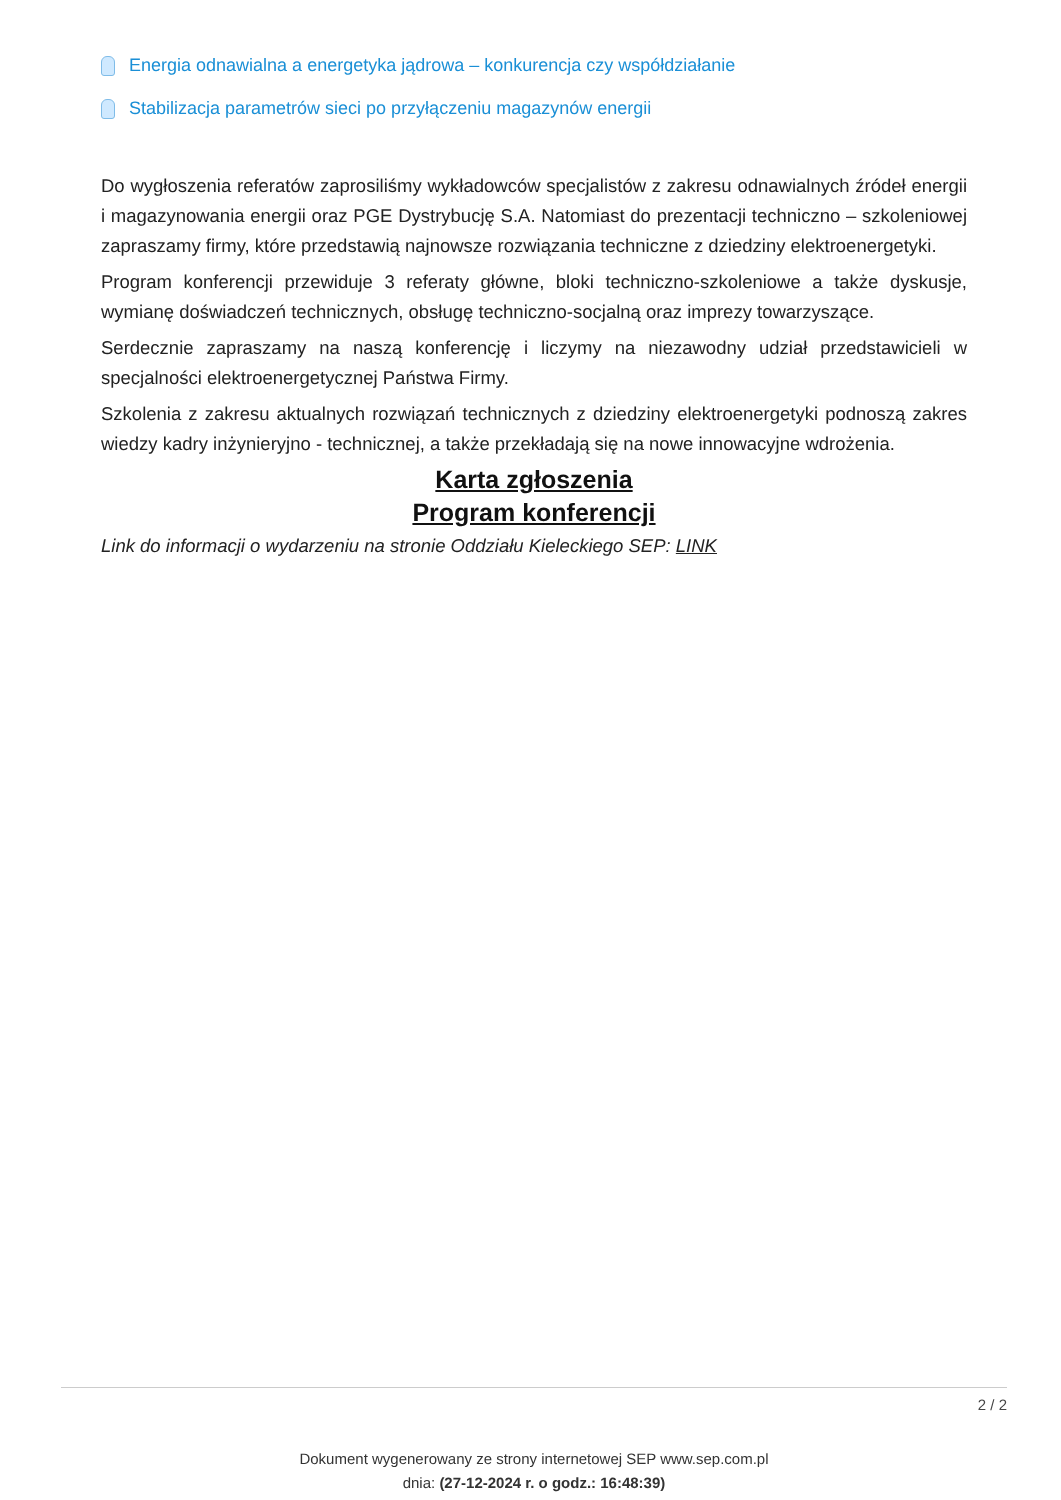Energia odnawialna a energetyka jądrowa – konkurencja czy współdziałanie
Stabilizacja parametrów sieci po przyłączeniu magazynów energii
Do wygłoszenia referatów zaprosiliśmy wykładowców specjalistów z zakresu odnawialnych źródeł energii i magazynowania energii oraz PGE Dystrybucję S.A. Natomiast do prezentacji techniczno – szkoleniowej zapraszamy firmy, które przedstawią najnowsze rozwiązania techniczne z dziedziny elektroenergetyki.
Program konferencji przewiduje 3 referaty główne, bloki techniczno-szkoleniowe a także dyskusje, wymianę doświadczeń technicznych, obsługę techniczno-socjalną oraz imprezy towarzyszące.
Serdecznie zapraszamy na naszą konferencję i liczymy na niezawodny udział przedstawicieli w specjalności elektroenergetycznej Państwa Firmy.
Szkolenia z zakresu aktualnych rozwiązań technicznych z dziedziny elektroenergetyki podnoszą zakres wiedzy kadry inżynieryjno - technicznej, a także przekładają się na nowe innowacyjne wdrożenia.
Karta zgłoszenia
Program konferencji
Link do informacji o wydarzeniu na stronie Oddziału Kieleckiego SEP: LINK
2 / 2
Dokument wygenerowany ze strony internetowej SEP www.sep.com.pl
dnia: (27-12-2024 r. o godz.: 16:48:39)